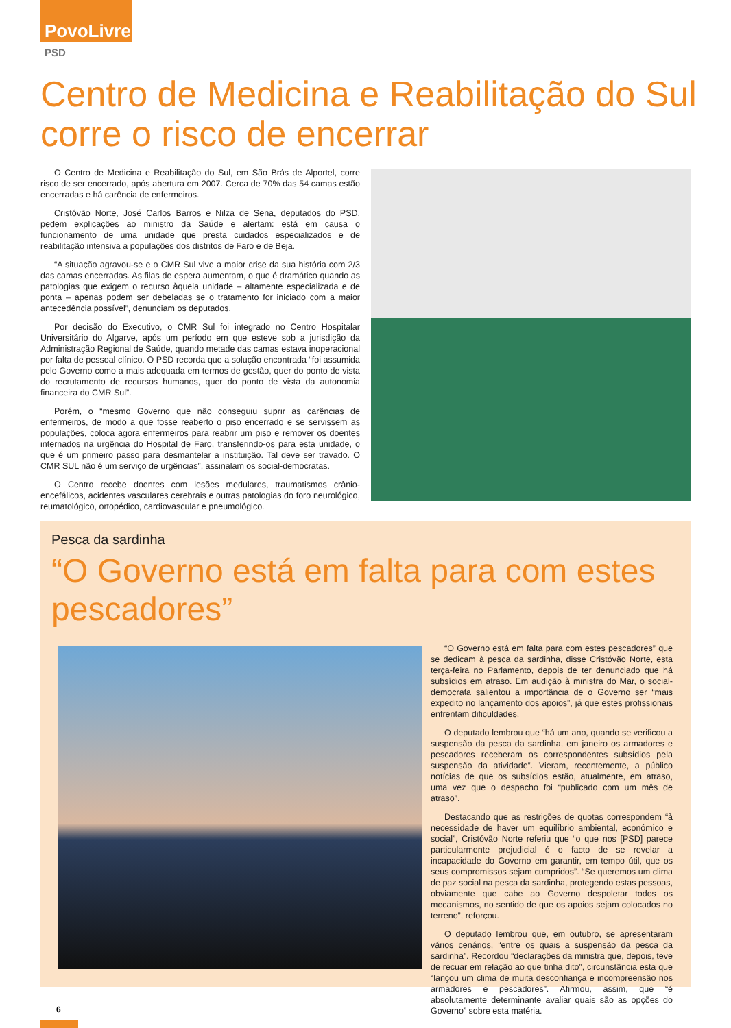PovoLivre
PSD
Centro de Medicina e Reabilitação do Sul corre o risco de encerrar
O Centro de Medicina e Reabilitação do Sul, em São Brás de Alportel, corre risco de ser encerrado, após abertura em 2007. Cerca de 70% das 54 camas estão encerradas e há carência de enfermeiros.
Cristóvão Norte, José Carlos Barros e Nilza de Sena, deputados do PSD, pedem explicações ao ministro da Saúde e alertam: está em causa o funcionamento de uma unidade que presta cuidados especializados e de reabilitação intensiva a populações dos distritos de Faro e de Beja.
“A situação agravou-se e o CMR Sul vive a maior crise da sua história com 2/3 das camas encerradas. As filas de espera aumentam, o que é dramático quando as patologias que exigem o recurso àquela unidade – altamente especializada e de ponta – apenas podem ser debeladas se o tratamento for iniciado com a maior antecedência possível”, denunciam os deputados.
Por decisão do Executivo, o CMR Sul foi integrado no Centro Hospitalar Universitário do Algarve, após um período em que esteve sob a jurisdição da Administração Regional de Saúde, quando metade das camas estava inoperacional por falta de pessoal clínico. O PSD recorda que a solução encontrada “foi assumida pelo Governo como a mais adequada em termos de gestão, quer do ponto de vista do recrutamento de recursos humanos, quer do ponto de vista da autonomia financeira do CMR Sul”.
Porém, o “mesmo Governo que não conseguiu suprir as carências de enfermeiros, de modo a que fosse reaberto o piso encerrado e se servissem as populações, coloca agora enfermeiros para reabrir um piso e remover os doentes internados na urgência do Hospital de Faro, transferindo-os para esta unidade, o que é um primeiro passo para desmantelar a instituição. Tal deve ser travado. O CMR SUL não é um serviço de urgências”, assinalam os social-democratas.
O Centro recebe doentes com lesões medulares, traumatismos crânio-encefálicos, acidentes vasculares cerebrais e outras patologias do foro neurológico, reumatológico, ortopédico, cardiovascular e pneumológico.
Pesca da sardinha
“O Governo está em falta para com estes pescadores”
“O Governo está em falta para com estes pescadores” que se dedicam à pesca da sardinha, disse Cristóvão Norte, esta terça-feira no Parlamento, depois de ter denunciado que há subsídios em atraso. Em audição à ministra do Mar, o social-democrata salientou a importância de o Governo ser “mais expedito no lançamento dos apoios”, já que estes profissionais enfrentam dificuldades.
O deputado lembrou que “há um ano, quando se verificou a suspensão da pesca da sardinha, em janeiro os armadores e pescadores receberam os correspondentes subsídios pela suspensão da atividade”. Vieram, recentemente, a público notícias de que os subsídios estão, atualmente, em atraso, uma vez que o despacho foi “publicado com um mês de atraso”.
Destacando que as restrições de quotas correspondem “à necessidade de haver um equilíbrio ambiental, económico e social”, Cristóvão Norte referiu que “o que nos [PSD] parece particularmente prejudicial é o facto de se revelar a incapacidade do Governo em garantir, em tempo útil, que os seus compromissos sejam cumpridos”. “Se queremos um clima de paz social na pesca da sardinha, protegendo estas pessoas, obviamente que cabe ao Governo despoletar todos os mecanismos, no sentido de que os apoios sejam colocados no terreno”, reforçou.
O deputado lembrou que, em outubro, se apresentaram vários cenários, “entre os quais a suspensão da pesca da sardinha”. Recordou “declarações da ministra que, depois, teve de recuar em relação ao que tinha dito”, circunstância esta que “lançou um clima de muita desconfiança e incompreensão nos armadores e pescadores”. Afirmou, assim, que “é absolutamente determinante avaliar quais são as opções do Governo” sobre esta matéria.
6